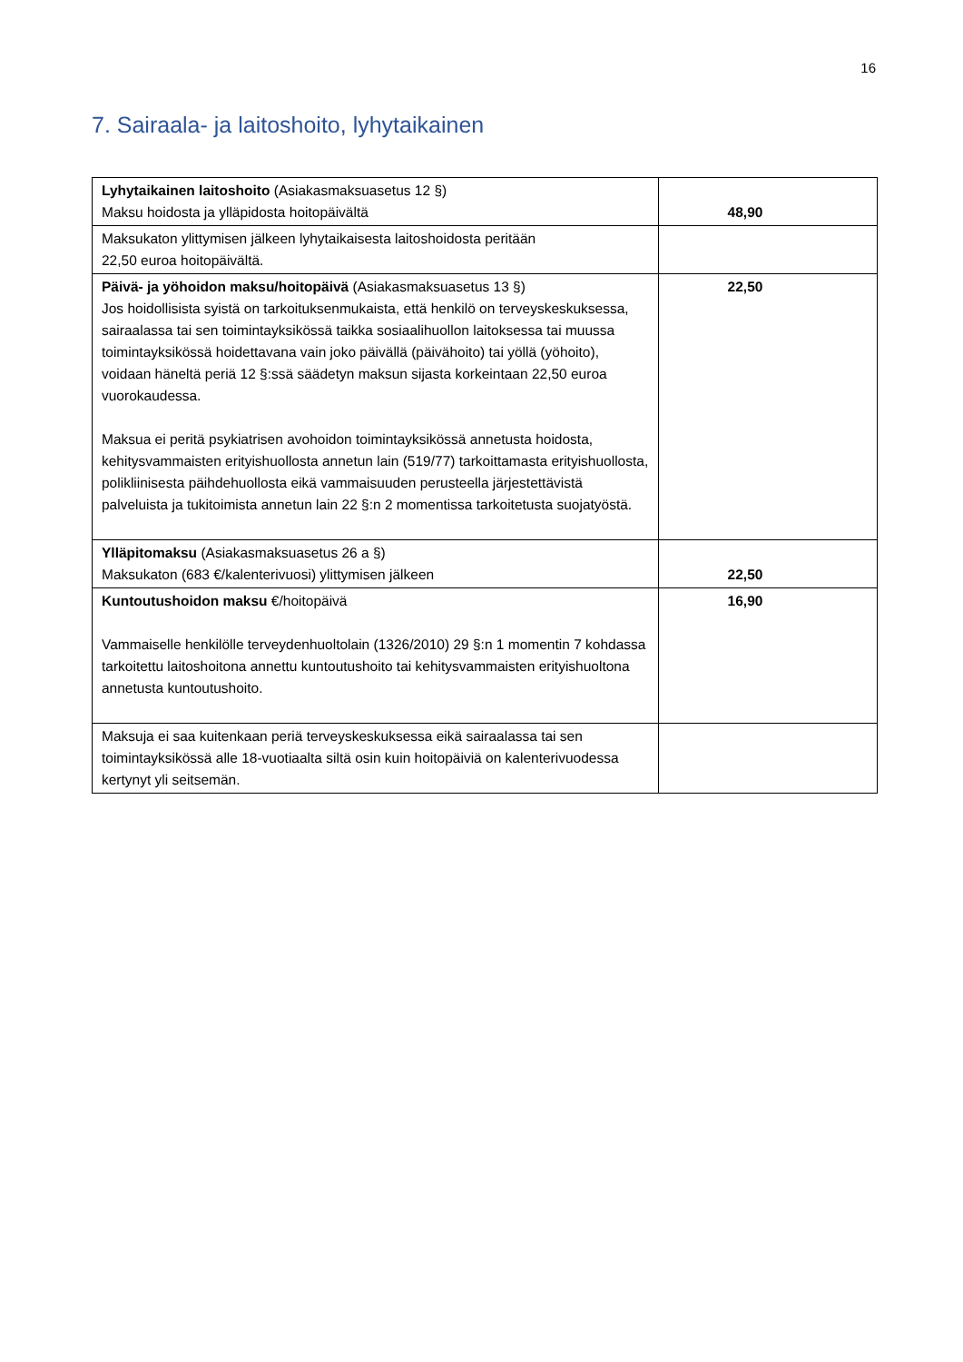16
7. Sairaala- ja laitoshoito, lyhytaikainen
| Lyhytaikainen laitoshoito (Asiakasmaksuasetus 12 §) Maksu hoidosta ja ylläpidosta hoitopäivältä | 48,90 |
| Maksukaton ylittymisen jälkeen lyhytaikaisesta laitoshoidosta peritään 22,50 euroa hoitopäivältä. | |
| Päivä- ja yöhoidon maksu/hoitopäivä (Asiakasmaksuasetus 13 §) Jos hoidollisista syistä on tarkoituksenmukaista, että henkilö on terveyskeskuksessa, sairaalassa tai sen toimintayksikössä taikka sosiaalihuollon laitoksessa tai muussa toimintayksikössä hoidettavana vain joko päivällä (päivähoito) tai yöllä (yöhoito), voidaan häneltä periä 12 §:ssä säädetyn maksun sijasta korkeintaan 22,50 euroa vuorokaudessa. Maksua ei peritä psykiatrisen avohoidon toimintayksikössä annetusta hoidosta, kehitysvammaisten erityishuollosta annetun lain (519/77) tarkoittamasta erityishuollosta, polikliinisesta päihdehuollosta eikä vammaisuuden perusteella järjestettävistä palveluista ja tukitoimista annetun lain 22 §:n 2 momentissa tarkoitetusta suojatyöstä. | 22,50 |
| Ylläpitomaksu (Asiakasmaksuasetus 26 a §) Maksukaton (683 €/kalenterivuosi) ylittymisen jälkeen | 22,50 |
| Kuntoutushoidon maksu €/hoitopäivä Vammaiselle henkilölle terveydenhuoltolain (1326/2010) 29 §:n 1 momentin 7 kohdassa tarkoitettu laitoshoitona annettu kuntoutushoito tai kehitysvammaisten erityishuoltona annetusta kuntoutushoito. | 16,90 |
| Maksuja ei saa kuitenkaan periä terveyskeskuksessa eikä sairaalassa tai sen toimintayksikössä alle 18-vuotiaalta siltä osin kuin hoitopäiviä on kalenterivuodessa kertynyt yli seitsemän. | |